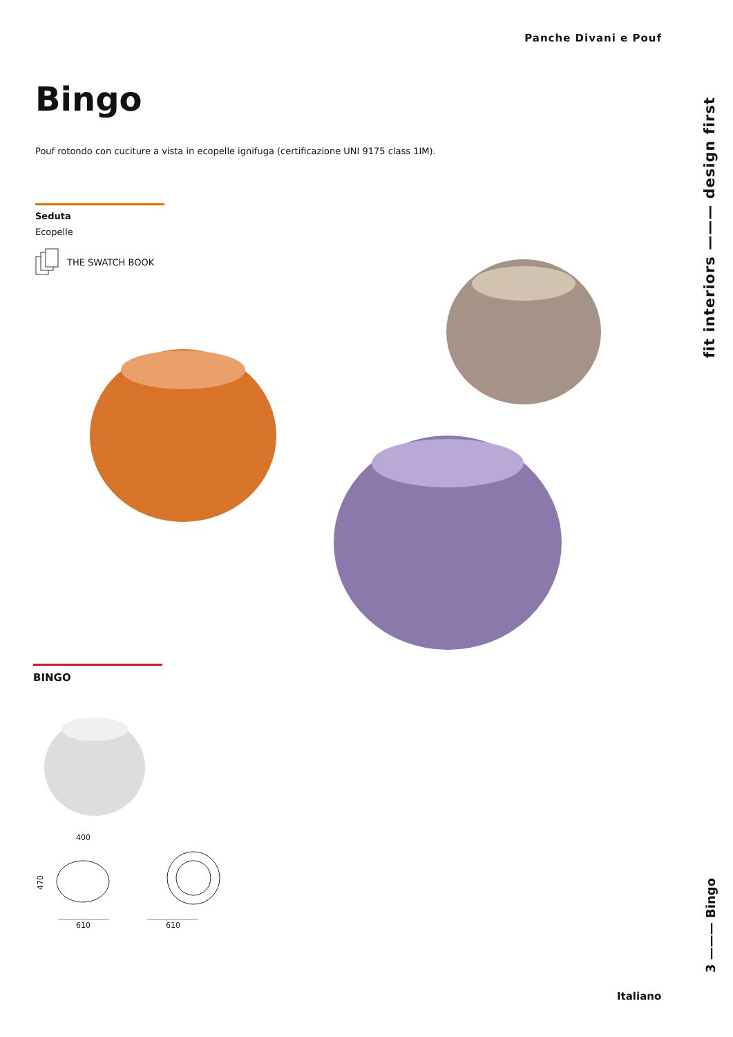Panche Divani e Pouf
Bingo
Pouf rotondo con cuciture a vista in ecopelle ignifuga (certificazione UNI 9175 class 1IM).
Seduta
Ecopelle
THE SWATCH BOOK
BINGO
400
470
610 610
fit interiors ——— design first
3 ——— Bingo
Italiano